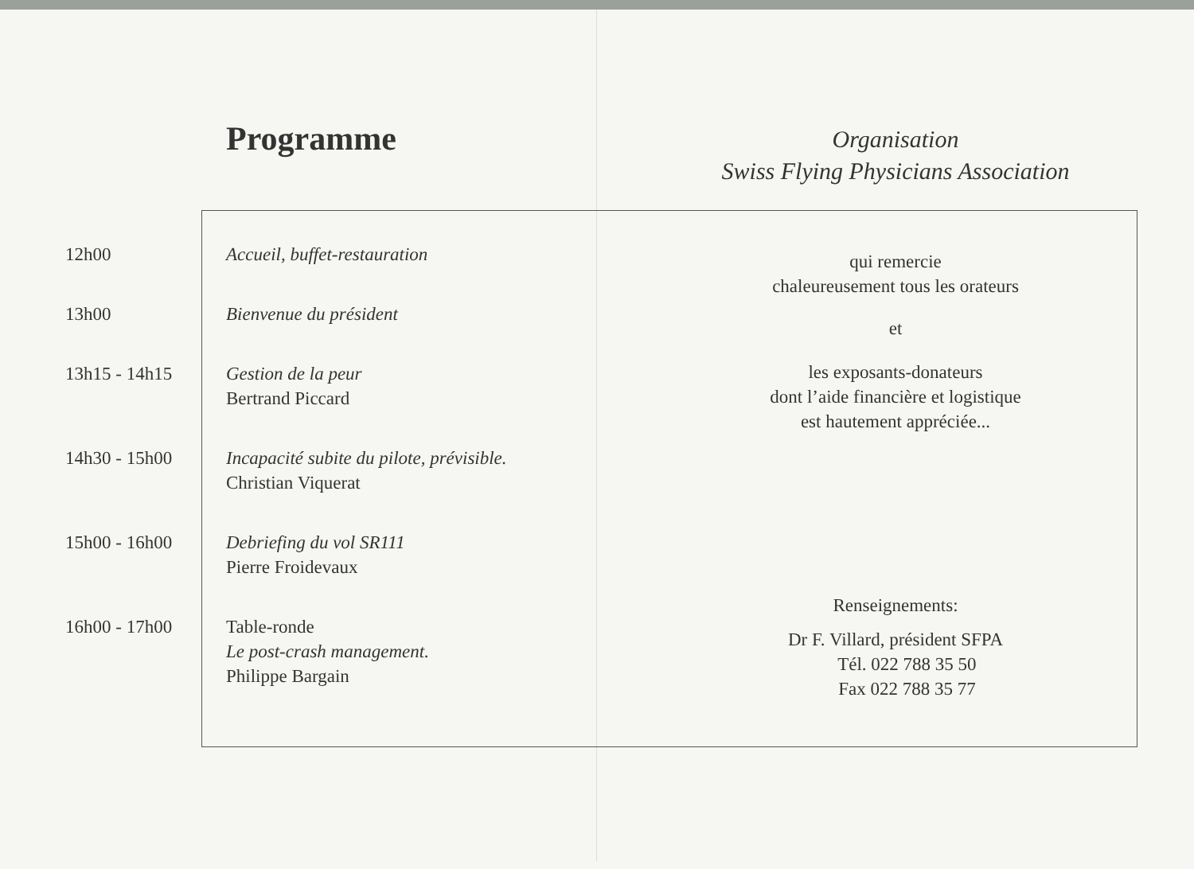Programme
12h00 Accueil, buffet-restauration
13h00 Bienvenue du président
13h15 - 14h15 Gestion de la peur
Bertrand Piccard
14h30 - 15h00 Incapacité subite du pilote, prévisible.
Christian Viquerat
15h00 - 16h00 Debriefing du vol SR111
Pierre Froidevaux
16h00 - 17h00 Table-ronde
Le post-crash management.
Philippe Bargain
Organisation
Swiss Flying Physicians Association
qui remercie
chaleureusement tous les orateurs
et
les exposants-donateurs
dont l’aide financière et logistique
est hautement appréciée...
Renseignements:
Dr F. Villard, président SFPA
Tél. 022 788 35 50
Fax 022 788 35 77